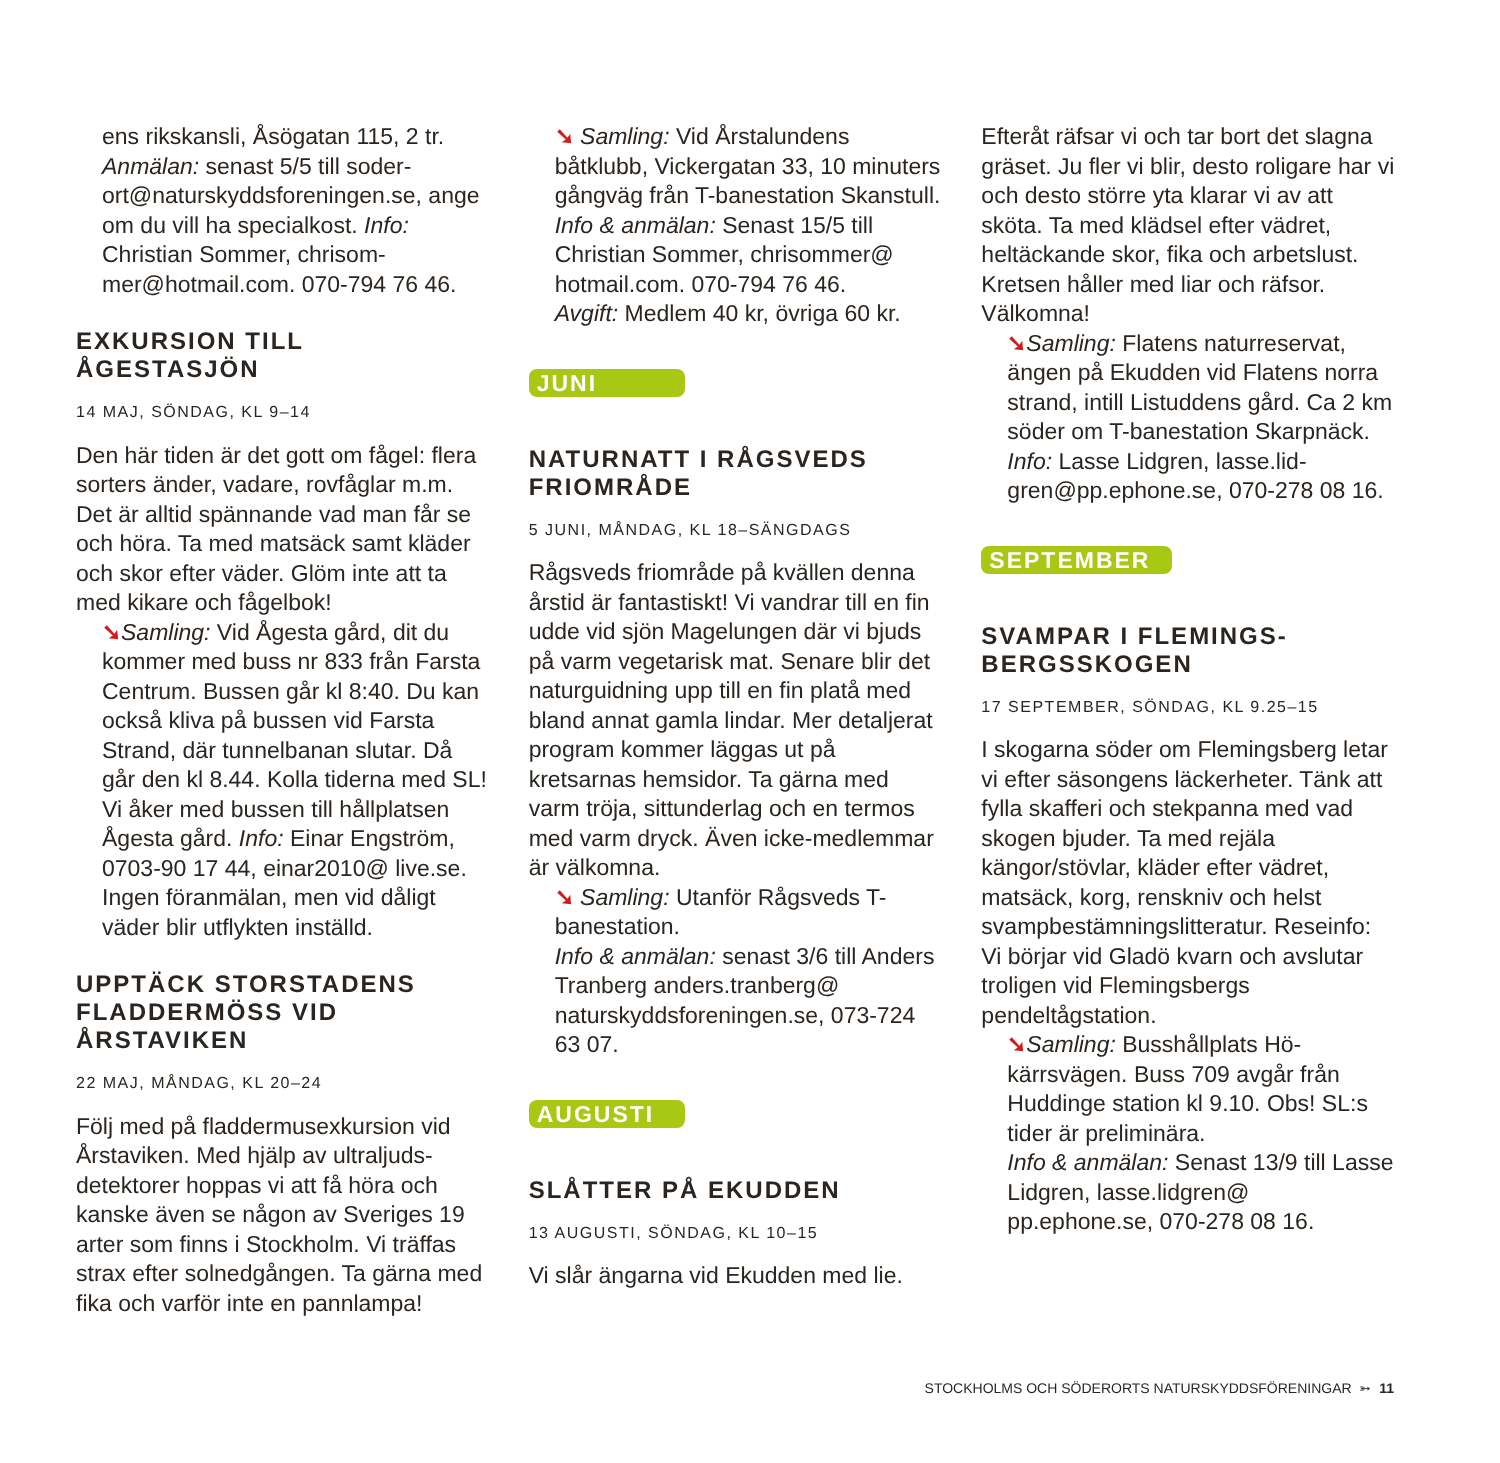ens rikskansli, Åsögatan 115, 2 tr. Anmälan: senast 5/5 till soder­ort@naturskyddsforeningen.se, ange om du vill ha specialkost. Info: Christian Sommer, chrisom­mer@hotmail.com. 070-794 76 46.
EXKURSION TILL ÅGESTASJÖN
14 MAJ, SÖNDAG, KL 9–14
Den här tiden är det gott om fågel: flera sorters änder, vadare, rovfåglar m.m. Det är alltid spännande vad man får se och höra. Ta med matsäck samt kläder och skor efter väder. Glöm inte att ta med kikare och fågelbok!
➘Samling: Vid Ågesta gård, dit du kommer med buss nr 833 från Far­sta Centrum. Bussen går kl 8:40. Du kan också kliva på bussen vid Farsta Strand, där tunnelbanan slutar. Då går den kl 8.44. Kolla tiderna med SL! Vi åker med bussen till hållplat­sen Ågesta gård. Info: Einar Eng­ström, 0703-90 17 44, einar2010@ live.se. Ingen föranmälan, men vid dåligt väder blir utflykten inställd.
UPPTÄCK STORSTADENS FLADDERMÖSS VID ÅRSTAVIKEN
22 MAJ, MÅNDAG, KL 20–24
Följ med på fladdermusexkursion vid Årstaviken. Med hjälp av ultraljuds­detektorer hoppas vi att få höra och kanske även se någon av Sveriges 19 arter som finns i Stockholm. Vi träffas strax efter solnedgången. Ta gärna med fika och varför inte en pannlampa!
➘ Samling: Vid Årstalundens båtklubb, Vickergatan 33, 10 minu­ters gångväg från T-banestation Skanstull.
Info & anmälan: Senast 15/5 till Christian Sommer, chrisommer@ hotmail.com. 070-794 76 46.
Avgift: Medlem 40 kr, övriga 60 kr.
JUNI
NATURNATT I RÅGSVEDS FRIOMRÅDE
5 JUNI, MÅNDAG, KL 18–SÄNGDAGS
Rågsveds friområde på kvällen denna årstid är fantastiskt! Vi vandrar till en fin udde vid sjön Magelungen där vi bjuds på varm vegetarisk mat. Senare blir det naturguidning upp till en fin platå med bland annat gamla lindar. Mer detaljerat program kommer läggas ut på kretsarnas hemsidor. Ta gärna med varm tröja, sittunderlag och en termos med varm dryck. Även icke-medlemmar är välkomna.
➘ Samling: Utanför Rågsveds T-banestation.
Info & anmälan: senast 3/6 till Anders Tranberg anders.tranberg@ naturskyddsforeningen.se, 073-724 63 07.
AUGUSTI
SLÅTTER PÅ EKUDDEN
13 AUGUSTI, SÖNDAG, KL 10–15
Vi slår ängarna vid Ekudden med lie.
Efteråt räfsar vi och tar bort det slagna gräset. Ju fler vi blir, desto roligare har vi och desto större yta klarar vi av att sköta. Ta med klädsel efter vädret, heltäckande skor, fika och arbetslust. Kretsen håller med liar och räfsor. Välkomna!
➘Samling: Flatens naturreservat, ängen på Ekudden vid Flatens norra strand, intill Listuddens gård. Ca 2 km söder om T-banestation Skarpnäck.
Info: Lasse Lidgren, lasse.lid­gren@pp.ephone.se, 070-278 08 16.
SEPTEMBER
SVAMPAR I FLEMINGS­BERGSSKOGEN
17 SEPTEMBER, SÖNDAG, KL 9.25–15
I skogarna söder om Flemingsberg letar vi efter säsongens läckerheter. Tänk att fylla skafferi och stekpanna med vad skogen bjuder. Ta med rejäla kängor/stövlar, kläder efter vädret, matsäck, korg, renskniv och helst svampbestämningslitteratur. Rese­info: Vi börjar vid Gladö kvarn och avslutar troligen vid Flemingsbergs pendeltågstation.
➘Samling: Busshållplats Hö­kärrsvägen. Buss 709 avgår från Huddinge station kl 9.10. Obs! SL:s tider är preliminära.
Info & anmälan: Senast 13/9 till Lasse Lidgren, lasse.lidgren@ pp.ephone.se, 070-278 08 16.
STOCKHOLMS OCH SÖDERORTS NATURSKYDDSFÖRENINGAR ➳ 11